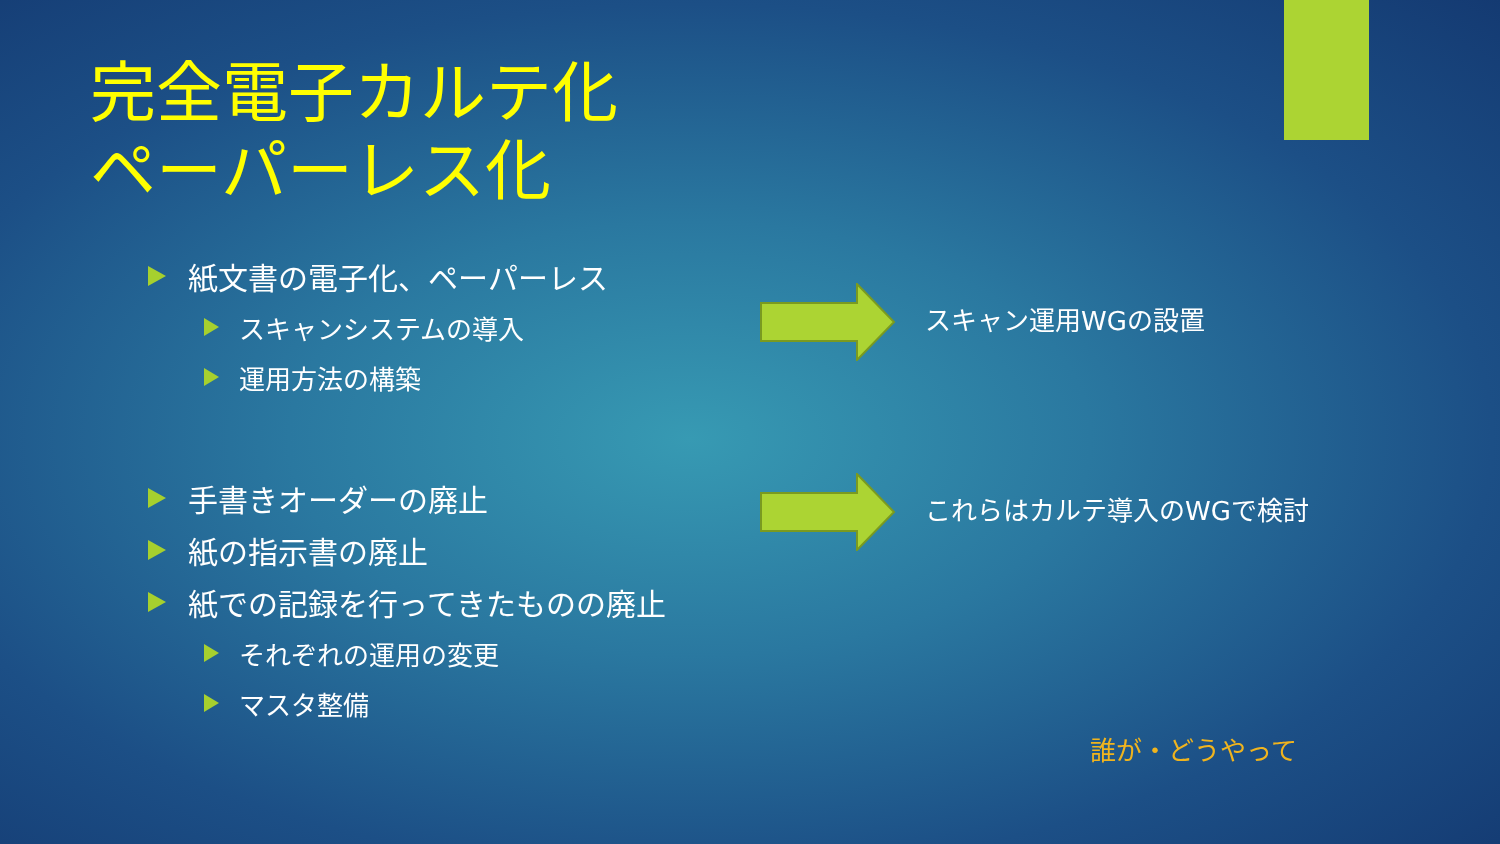完全電子カルテ化
ペーパーレス化
紙文書の電子化、ペーパーレス
スキャンシステムの導入
運用方法の構築
手書きオーダーの廃止
紙の指示書の廃止
紙での記録を行ってきたものの廃止
それぞれの運用の変更
マスタ整備
スキャン運用WGの設置
これらはカルテ導入のWGで検討
誰が・どうやって